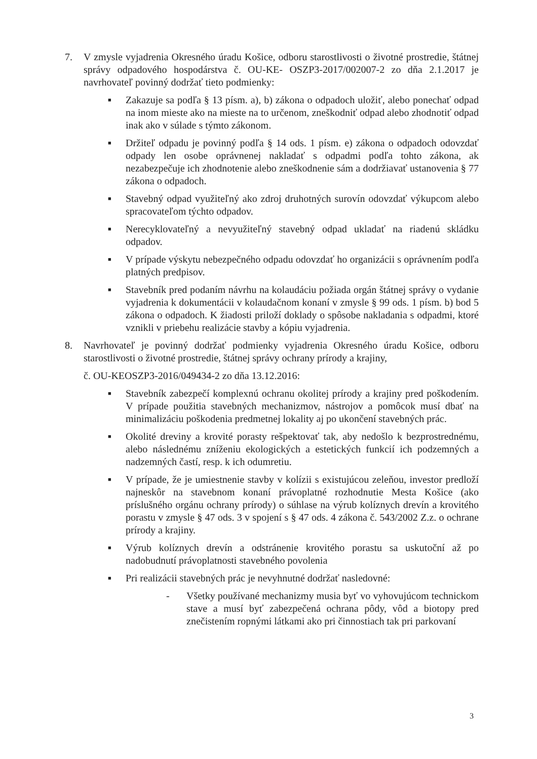7. V zmysle vyjadrenia Okresného úradu Košice, odboru starostlivosti o životné prostredie, štátnej správy odpadového hospodárstva č. OU-KE- OSZP3-2017/002007-2 zo dňa 2.1.2017 je navrhovateľ povinný dodržať tieto podmienky:
■
Zakazuje sa podľa § 13 písm. a), b) zákona o odpadoch uložiť, alebo ponechať odpad na inom mieste ako na mieste na to určenom, zneškodniť odpad alebo zhodnotiť odpad inak ako v súlade s týmto zákonom.
■
Držiteľ odpadu je povinný podľa § 14 ods. 1 písm. e) zákona o odpadoch odovzdať odpady len osobe oprávnenej nakladať s odpadmi podľa tohto zákona, ak nezabezpečuje ich zhodnotenie alebo zneškodnenie sám a dodržiavať ustanovenia § 77 zákona o odpadoch.
■
Stavebný odpad využiteľný ako zdroj druhotných surovín odovzdať výkupcom alebo spracovateľom týchto odpadov.
■
Nerecyklovateľný a nevyužiteľný stavebný odpad ukladať na riadenú skládku odpadov.
■
V prípade výskytu nebezpečného odpadu odovzdať ho organizácii s oprávnením podľa platných predpisov.
■
Stavebník pred podaním návrhu na kolaudáciu požiada orgán štátnej správy o vydanie vyjadrenia k dokumentácii v kolaudačnom konaní v zmysle § 99 ods. 1 písm. b) bod 5 zákona o odpadoch. K žiadosti priloží doklady o spôsobe nakladania s odpadmi, ktoré vznikli v priebehu realizácie stavby a kópiu vyjadrenia.
8. Navrhovateľ je povinný dodržať podmienky vyjadrenia Okresného úradu Košice, odboru starostlivosti o životné prostredie, štátnej správy ochrany prírody a krajiny,
č. OU-KEOSZP3-2016/049434-2 zo dňa 13.12.2016:
■
Stavebník zabezpečí komplexnú ochranu okolitej prírody a krajiny pred poškodením. V prípade použitia stavebných mechanizmov, nástrojov a pomôcok musí dbať na minimalizáciu poškodenia predmetnej lokality aj po ukončení stavebných prác.
■
Okolité dreviny a krovité porasty rešpektovať tak, aby nedošlo k bezprostrednému, alebo následnému zníženiu ekologických a estetických funkcií ich podzemných a nadzemných častí, resp. k ich odumretiu.
■
V prípade, že je umiestnenie stavby v kolízii s existujúcou zeleňou, investor predloží najneskôr na stavebnom konaní právoplatné rozhodnutie Mesta Košice (ako príslušného orgánu ochrany prírody) o súhlase na výrub kolíznych drevín a krovitého porastu v zmysle § 47 ods. 3 v spojení s § 47 ods. 4 zákona č. 543/2002 Z.z. o ochrane prírody a krajiny.
■
Výrub kolíznych drevín a odstránenie krovitého porastu sa uskutoční až po nadobudnutí právoplatnosti stavebného povolenia
■
Pri realizácii stavebných prác je nevyhnutné dodržať nasledovné:
- Všetky používané mechanizmy musia byť vo vyhovujúcom technickom stave a musí byť zabezpečená ochrana pôdy, vôd a biotopy pred znečistením ropnými látkami ako pri činnostiach tak pri parkovaní
3